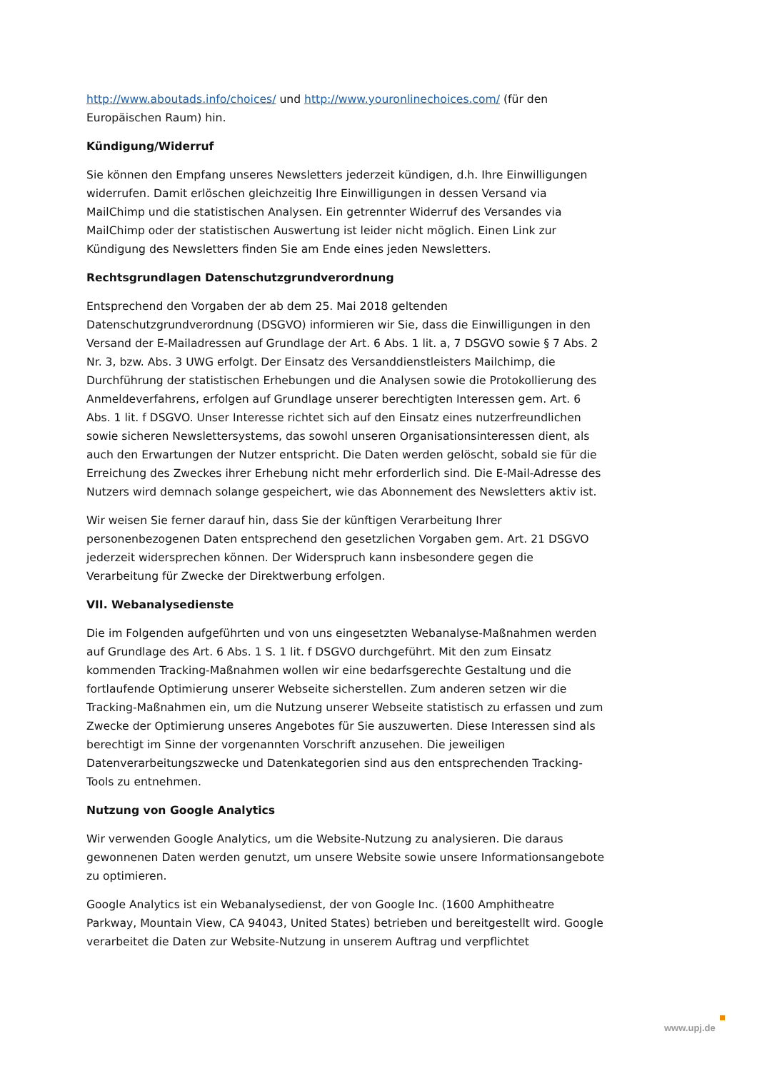http://www.aboutads.info/choices/ und http://www.youronlinechoices.com/ (für den Europäischen Raum) hin.
Kündigung/Widerruf
Sie können den Empfang unseres Newsletters jederzeit kündigen, d.h. Ihre Einwilligungen widerrufen. Damit erlöschen gleichzeitig Ihre Einwilligungen in dessen Versand via MailChimp und die statistischen Analysen. Ein getrennter Widerruf des Versandes via MailChimp oder der statistischen Auswertung ist leider nicht möglich. Einen Link zur Kündigung des Newsletters finden Sie am Ende eines jeden Newsletters.
Rechtsgrundlagen Datenschutzgrundverordnung
Entsprechend den Vorgaben der ab dem 25. Mai 2018 geltenden Datenschutzgrundverordnung (DSGVO) informieren wir Sie, dass die Einwilligungen in den Versand der E-Mailadressen auf Grundlage der Art. 6 Abs. 1 lit. a, 7 DSGVO sowie § 7 Abs. 2 Nr. 3, bzw. Abs. 3 UWG erfolgt. Der Einsatz des Versanddienstleisters Mailchimp, die Durchführung der statistischen Erhebungen und die Analysen sowie die Protokollierung des Anmeldeverfahrens, erfolgen auf Grundlage unserer berechtigten Interessen gem. Art. 6 Abs. 1 lit. f DSGVO. Unser Interesse richtet sich auf den Einsatz eines nutzerfreundlichen sowie sicheren Newslettersystems, das sowohl unseren Organisationsinteressen dient, als auch den Erwartungen der Nutzer entspricht. Die Daten werden gelöscht, sobald sie für die Erreichung des Zweckes ihrer Erhebung nicht mehr erforderlich sind. Die E-Mail-Adresse des Nutzers wird demnach solange gespeichert, wie das Abonnement des Newsletters aktiv ist.
Wir weisen Sie ferner darauf hin, dass Sie der künftigen Verarbeitung Ihrer personenbezogenen Daten entsprechend den gesetzlichen Vorgaben gem. Art. 21 DSGVO jederzeit widersprechen können. Der Widerspruch kann insbesondere gegen die Verarbeitung für Zwecke der Direktwerbung erfolgen.
VII. Webanalysedienste
Die im Folgenden aufgeführten und von uns eingesetzten Webanalyse-Maßnahmen werden auf Grundlage des Art. 6 Abs. 1 S. 1 lit. f DSGVO durchgeführt. Mit den zum Einsatz kommenden Tracking-Maßnahmen wollen wir eine bedarfsgerechte Gestaltung und die fortlaufende Optimierung unserer Webseite sicherstellen. Zum anderen setzen wir die Tracking-Maßnahmen ein, um die Nutzung unserer Webseite statistisch zu erfassen und zum Zwecke der Optimierung unseres Angebotes für Sie auszuwerten. Diese Interessen sind als berechtigt im Sinne der vorgenannten Vorschrift anzusehen. Die jeweiligen Datenverarbeitungszwecke und Datenkategorien sind aus den entsprechenden Tracking-Tools zu entnehmen.
Nutzung von Google Analytics
Wir verwenden Google Analytics, um die Website-Nutzung zu analysieren. Die daraus gewonnenen Daten werden genutzt, um unsere Website sowie unsere Informationsangebote zu optimieren.
Google Analytics ist ein Webanalysedienst, der von Google Inc. (1600 Amphitheatre Parkway, Mountain View, CA 94043, United States) betrieben und bereitgestellt wird. Google verarbeitet die Daten zur Website-Nutzung in unserem Auftrag und verpflichtet
www.upj.de